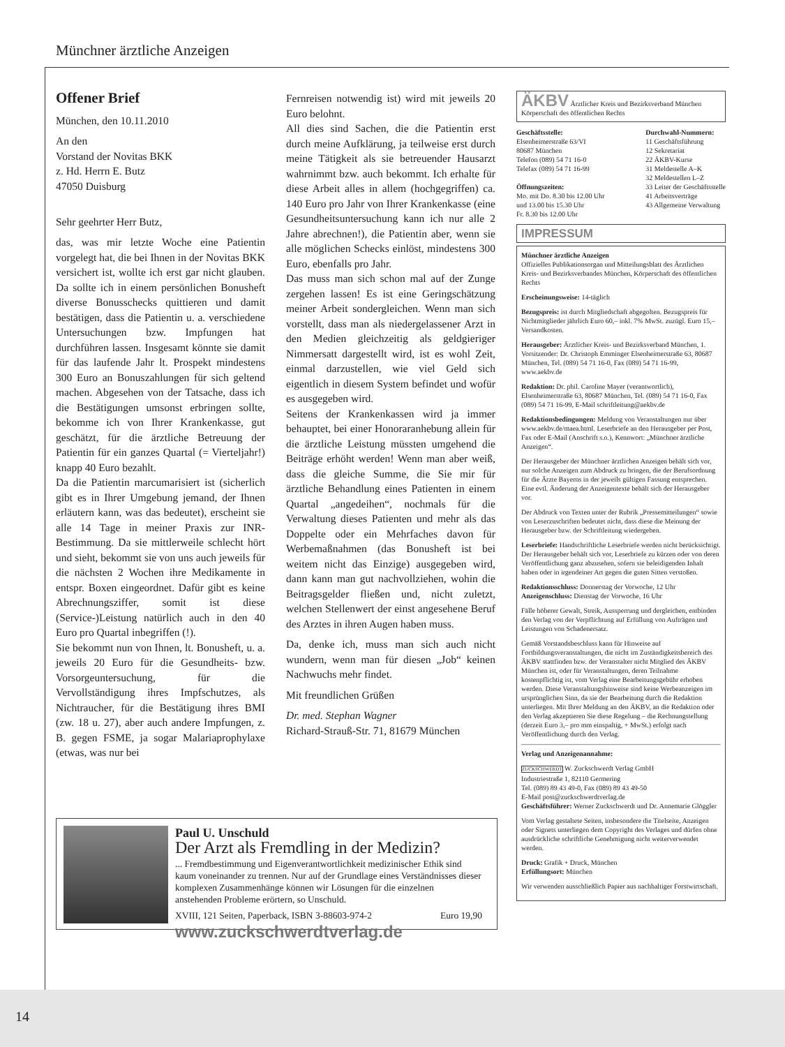Münchner ärztliche Anzeigen
Offener Brief
München, den 10.11.2010
An den
Vorstand der Novitas BKK
z. Hd. Herrn E. Butz
47050 Duisburg
Sehr geehrter Herr Butz,
das, was mir letzte Woche eine Patientin vorgelegt hat, die bei Ihnen in der Novitas BKK versichert ist, wollte ich erst gar nicht glauben. Da sollte ich in einem persönlichen Bonusheft diverse Bonusschecks quittieren und damit bestätigen, dass die Patientin u. a. verschiedene Untersuchungen bzw. Impfungen hat durchführen lassen. Insgesamt könnte sie damit für das laufende Jahr lt. Prospekt mindestens 300 Euro an Bonuszahlungen für sich geltend machen. Abgesehen von der Tatsache, dass ich die Bestätigungen umsonst erbringen sollte, bekomme ich von Ihrer Krankenkasse, gut geschätzt, für die ärztliche Betreuung der Patientin für ein ganzes Quartal (= Vierteljahr!) knapp 40 Euro bezahlt.
Da die Patientin marcumarisiert ist (sicherlich gibt es in Ihrer Umgebung jemand, der Ihnen erläutern kann, was das bedeutet), erscheint sie alle 14 Tage in meiner Praxis zur INR-Bestimmung. Da sie mittlerweile schlecht hört und sieht, bekommt sie von uns auch jeweils für die nächsten 2 Wochen ihre Medikamente in entspr. Boxen eingeordnet. Dafür gibt es keine Abrechnungsziffer, somit ist diese (Service-)Leistung natürlich auch in den 40 Euro pro Quartal inbegriffen (!).
Sie bekommt nun von Ihnen, lt. Bonusheft, u. a. jeweils 20 Euro für die Gesundheits- bzw. Vorsorgeuntersuchung, für die Vervollständigung ihres Impfschutzes, als Nichtraucher, für die Bestätigung ihres BMI (zw. 18 u. 27), aber auch andere Impfungen, z. B. gegen FSME, ja sogar Malariaprophylaxe (etwas, was nur bei
Fernreisen notwendig ist) wird mit jeweils 20 Euro belohnt.
All dies sind Sachen, die die Patientin erst durch meine Aufklärung, ja teilweise erst durch meine Tätigkeit als sie betreuender Hausarzt wahrnimmt bzw. auch bekommt. Ich erhalte für diese Arbeit alles in allem (hochgegriffen) ca. 140 Euro pro Jahr von Ihrer Krankenkasse (eine Gesundheitsuntersuchung kann ich nur alle 2 Jahre abrechnen!), die Patientin aber, wenn sie alle möglichen Schecks einlöst, mindestens 300 Euro, ebenfalls pro Jahr.
Das muss man sich schon mal auf der Zunge zergehen lassen! Es ist eine Geringschätzung meiner Arbeit sondergleichen. Wenn man sich vorstellt, dass man als niedergelassener Arzt in den Medien gleichzeitig als geldgieriger Nimmersatt dargestellt wird, ist es wohl Zeit, einmal darzustellen, wie viel Geld sich eigentlich in diesem System befindet und wofür es ausgegeben wird.
Seitens der Krankenkassen wird ja immer behauptet, bei einer Honoraranhebung allein für die ärztliche Leistung müssten umgehend die Beiträge erhöht werden! Wenn man aber weiß, dass die gleiche Summe, die Sie mir für ärztliche Behandlung eines Patienten in einem Quartal „angedeihen“, nochmals für die Verwaltung dieses Patienten und mehr als das Doppelte oder ein Mehrfaches davon für Werbemaßnahmen (das Bonusheft ist bei weitem nicht das Einzige) ausgegeben wird, dann kann man gut nachvollziehen, wohin die Beitragsgelder fließen und, nicht zuletzt, welchen Stellenwert der einst angesehene Beruf des Arztes in ihren Augen haben muss.
Da, denke ich, muss man sich auch nicht wundern, wenn man für diesen „Job“ keinen Nachwuchs mehr findet.
Mit freundlichen Grüßen
Dr. med. Stephan Wagner
Richard-Strauß-Str. 71, 81679 München
ÄKBV Ärztlicher Kreis und Bezirksverband München
Körperschaft des öffentlichen Rechts
Geschäftsstelle:
Elsenheimerstraße 63/VI
80687 München
Telefon (089) 54 71 16-0
Telefax (089) 54 71 16-99
Öffnungszeiten:
Mo. mit Do. 8.30 bis 12.00 Uhr
und 13.00 bis 15.30 Uhr
Fr. 8.30 bis 12.00 Uhr
Durchwahl-Nummern:
11 Geschäftsführung
12 Sekretariat
22 ÄKBV-Kurse
31 Meldestelle A–K
32 Meldestellen L–Z
33 Leiter der Geschäftsstelle
41 Arbeitsverträge
43 Allgemeine Verwaltung
IMPRESSUM
Münchner ärztliche Anzeigen
Offizielles Publikationsorgan und Mitteilungsblatt des Ärztlichen Kreis- und Bezirksverbandes München, Körperschaft des öffentlichen Rechts
Erscheinungsweise: 14-täglich
Bezugspreis: ist durch Mitgliedschaft abgegolten. Bezugspreis für Nichtmitglieder jährlich Euro 60,– inkl. 7% MwSt. zuzügl. Euro 15,– Versandkosten.
Herausgeber: Ärztlicher Kreis- und Bezirksverband München, 1. Vorsitzender: Dr. Christoph Emminger Elsenheimerstraße 63, 80687 München, Tel. (089) 54 71 16-0, Fax (089) 54 71 16-99, www.aekbv.de
Redaktion: Dr. phil. Caroline Mayer (verantwortlich), Elsenheimerstraße 63, 80687 München, Tel. (089) 54 71 16-0, Fax (089) 54 71 16-99, E-Mail schriftleitung@aekbv.de
Redaktionsbedingungen: Meldung von Veranstaltungen nur über www.aekbv.de/maea.html. Leserbriefe an den Herausgeber per Post, Fax oder E-Mail (Anschrift s.o.), Kennwort: „Münchner ärztliche Anzeigen“.
Der Herausgeber der Münchner ärztlichen Anzeigen behält sich vor, nur solche Anzeigen zum Abdruck zu bringen, die der Berufsordnung für die Ärzte Bayerns in der jeweils gültigen Fassung entsprechen. Eine evtl. Änderung der Anzeigentexte behält sich der Herausgeber vor.
Der Abdruck von Texten unter der Rubrik „Pressemitteilungen“ sowie von Leserzuschriften bedeutet nicht, dass diese die Meinung der Herausgeber bzw. der Schriftleitung wiedergeben.
Leserbriefe: Handschriftliche Leserbriefe werden nicht berücksichtigt. Der Herausgeber behält sich vor, Leserbriefe zu kürzen oder von deren Veröffentlichung ganz abzusehen, sofern sie beleidigenden Inhalt haben oder in irgendeiner Art gegen die guten Sitten verstoßen.
Redaktionsschluss: Donnerstag der Vorwoche, 12 Uhr
Anzeigenschluss: Dienstag der Vorwoche, 16 Uhr
Fälle höherer Gewalt, Streik, Aussperrung und dergleichen, entbinden den Verlag von der Verpflichtung auf Erfüllung von Aufträgen und Leistungen von Schadenersatz.
Gemäß Vorstandsbeschluss kann für Hinweise auf Fortbildungsveranstaltungen, die nicht im Zuständigkeitsbereich des ÄKBV stattfinden bzw. der Veranstalter nicht Mitglied des ÄKBV München ist, oder für Veranstaltungen, deren Teilnahme kostenpflichtig ist, vom Verlag eine Bearbeitungsgebühr erhoben werden. Diese Veranstaltungshinweise sind keine Werbeanzeigen im ursprünglichen Sinn, da sie der Bearbeitung durch die Redaktion unterliegen. Mit Ihrer Meldung an den ÄKBV, an die Redaktion oder den Verlag akzeptieren Sie diese Regelung – die Rechnungstellung (derzeit Euro 3,– pro mm einspaltig, + MwSt.) erfolgt nach Veröffentlichung durch den Verlag.
Verlag und Anzeigenannahme:
ZUCKSCHWERDT W. Zuckschwerdt Verlag GmbH
Industriestraße 1, 82110 Germering
Tel. (089) 89 43 49-0, Fax (089) 89 43 49-50
E-Mail post@zuckschwerdtverlag.de
Geschäftsführer: Werner Zuckschwerdt und Dr. Annemarie Glöggler
Vom Verlag gestaltete Seiten, insbesondere die Titelseite, Anzeigen oder Signets unterliegen dem Copyright des Verlages und dürfen ohne ausdrückliche schriftliche Genehmigung nicht weiterverwendet werden.
Druck: Grafik + Druck, München
Erfüllungsort: München
Wir verwenden ausschließlich Papier aus nachhaltiger Forstwirtschaft.
Paul U. Unschuld
Der Arzt als Fremdling in der Medizin?
... Fremdbestimmung und Eigenverantwortlichkeit medizinischer Ethik sind kaum voneinander zu trennen. Nur auf der Grundlage eines Verständnisses dieser komplexen Zusammenhänge können wir Lösungen für die einzelnen anstehenden Probleme erörtern, so Unschuld.
XVIII, 121 Seiten, Paperback, ISBN 3-88603-974-2 Euro 19,90
www.zuckschwerdtverlag.de
14